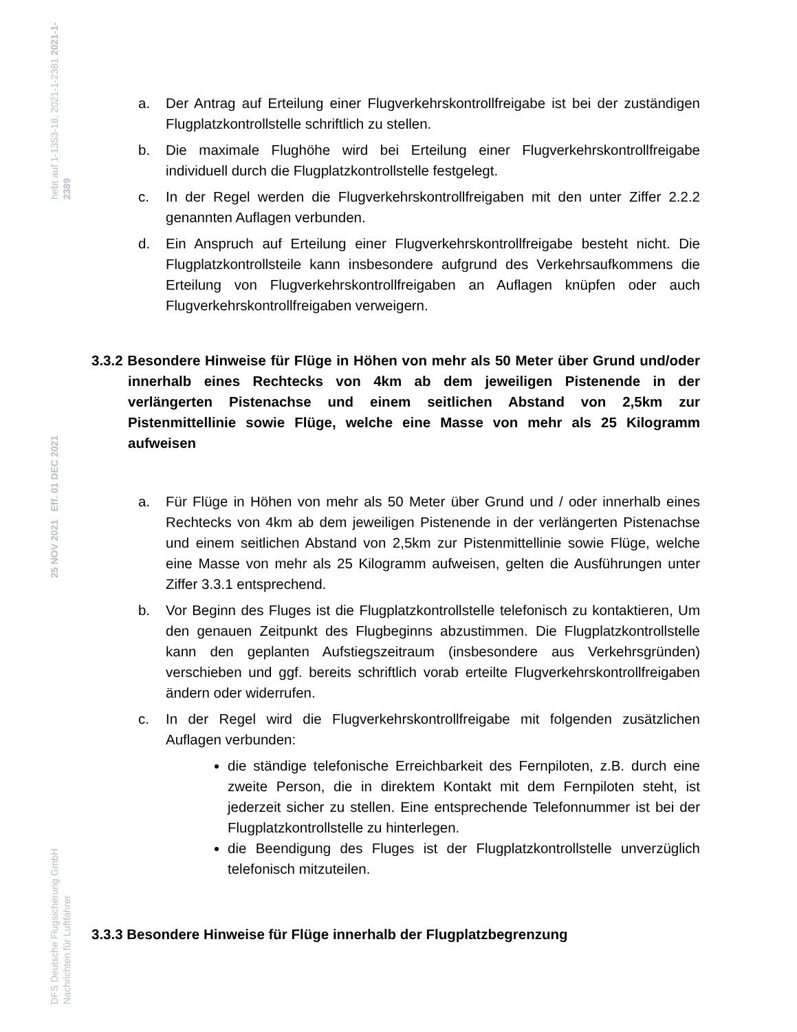hebt auf 1-1353-18, 2021-1-2381 2021-1-2389
25 NOV 2021 Eff. 01 DEC 2021
DFS Deutsche Flugsicherung GmbH
Nachrichten für Luftfahrer
a. Der Antrag auf Erteilung einer Flugverkehrskontrollfreigabe ist bei der zuständigen Flugplatzkontrollstelle schriftlich zu stellen.
b. Die maximale Flughöhe wird bei Erteilung einer Flugverkehrskontrollfreigabe individuell durch die Flugplatzkontrollstelle festgelegt.
c. In der Regel werden die Flugverkehrskontrollfreigaben mit den unter Ziffer 2.2.2 genannten Auflagen verbunden.
d. Ein Anspruch auf Erteilung einer Flugverkehrskontrollfreigabe besteht nicht. Die Flugplatzkontrollsteile kann insbesondere aufgrund des Verkehrsaufkommens die Erteilung von Flugverkehrskontrollfreigaben an Auflagen knüpfen oder auch Flugverkehrskontrollfreigaben verweigern.
3.3.2 Besondere Hinweise für Flüge in Höhen von mehr als 50 Meter über Grund und/oder innerhalb eines Rechtecks von 4km ab dem jeweiligen Pistenende in der verlängerten Pistenachse und einem seitlichen Abstand von 2,5km zur Pistenmittellinie sowie Flüge, welche eine Masse von mehr als 25 Kilogramm aufweisen
a. Für Flüge in Höhen von mehr als 50 Meter über Grund und / oder innerhalb eines Rechtecks von 4km ab dem jeweiligen Pistenende in der verlängerten Pistenachse und einem seitlichen Abstand von 2,5km zur Pistenmittellinie sowie Flüge, welche eine Masse von mehr als 25 Kilogramm aufweisen, gelten die Ausführungen unter Ziffer 3.3.1 entsprechend.
b. Vor Beginn des Fluges ist die Flugplatzkontrollstelle telefonisch zu kontaktieren, Um den genauen Zeitpunkt des Flugbeginns abzustimmen. Die Flugplatzkontrollstelle kann den geplanten Aufstiegszeitraum (insbesondere aus Verkehrsgründen) verschieben und ggf. bereits schriftlich vorab erteilte Flugverkehrskontrollfreigaben ändern oder widerrufen.
c. In der Regel wird die Flugverkehrskontrollfreigabe mit folgenden zusätzlichen Auflagen verbunden:
die ständige telefonische Erreichbarkeit des Fernpiloten, z.B. durch eine zweite Person, die in direktem Kontakt mit dem Fernpiloten steht, ist jederzeit sicher zu stellen. Eine entsprechende Telefonnummer ist bei der Flugplatzkontrollstelle zu hinterlegen.
die Beendigung des Fluges ist der Flugplatzkontrollstelle unverzüglich telefonisch mitzuteilen.
3.3.3 Besondere Hinweise für Flüge innerhalb der Flugplatzbegrenzung